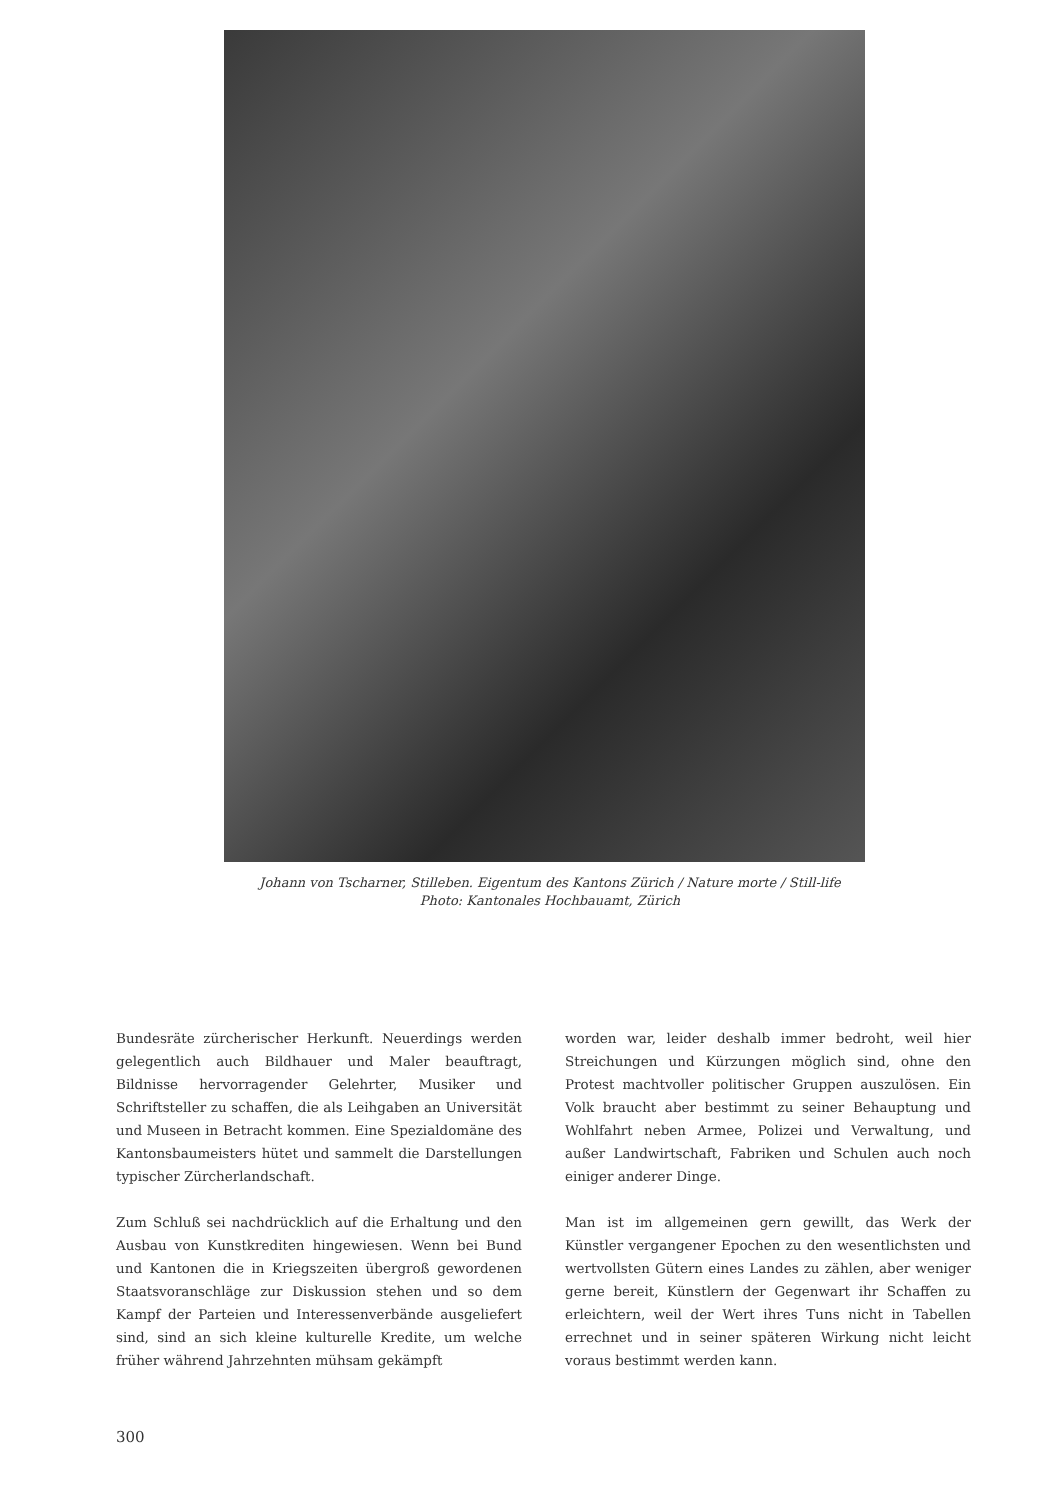Johann von Tscharner, Stilleben. Eigentum des Kantons Zürich / Nature morte / Still-life
Photo: Kantonales Hochbauamt, Zürich
Bundesräte zürcherischer Herkunft. Neuerdings werden gelegentlich auch Bildhauer und Maler beauftragt, Bildnisse hervorragender Gelehrter, Musiker und Schriftsteller zu schaffen, die als Leihgaben an Universität und Museen in Betracht kommen. Eine Spezialdomäne des Kantonsbaumeisters hütet und sammelt die Darstellungen typischer Zürcherlandschaft.
Zum Schluß sei nachdrücklich auf die Erhaltung und den Ausbau von Kunstkrediten hingewiesen. Wenn bei Bund und Kantonen die in Kriegszeiten übergroß gewordenen Staatsvoranschläge zur Diskussion stehen und so dem Kampf der Parteien und Interessenverbände ausgeliefert sind, sind an sich kleine kulturelle Kredite, um welche früher während Jahrzehnten mühsam gekämpft
worden war, leider deshalb immer bedroht, weil hier Streichungen und Kürzungen möglich sind, ohne den Protest machtvoller politischer Gruppen auszulösen. Ein Volk braucht aber bestimmt zu seiner Behauptung und Wohlfahrt neben Armee, Polizei und Verwaltung, und außer Landwirtschaft, Fabriken und Schulen auch noch einiger anderer Dinge.
Man ist im allgemeinen gern gewillt, das Werk der Künstler vergangener Epochen zu den wesentlichsten und wertvollsten Gütern eines Landes zu zählen, aber weniger gerne bereit, Künstlern der Gegenwart ihr Schaffen zu erleichtern, weil der Wert ihres Tuns nicht in Tabellen errechnet und in seiner späteren Wirkung nicht leicht voraus bestimmt werden kann.
300